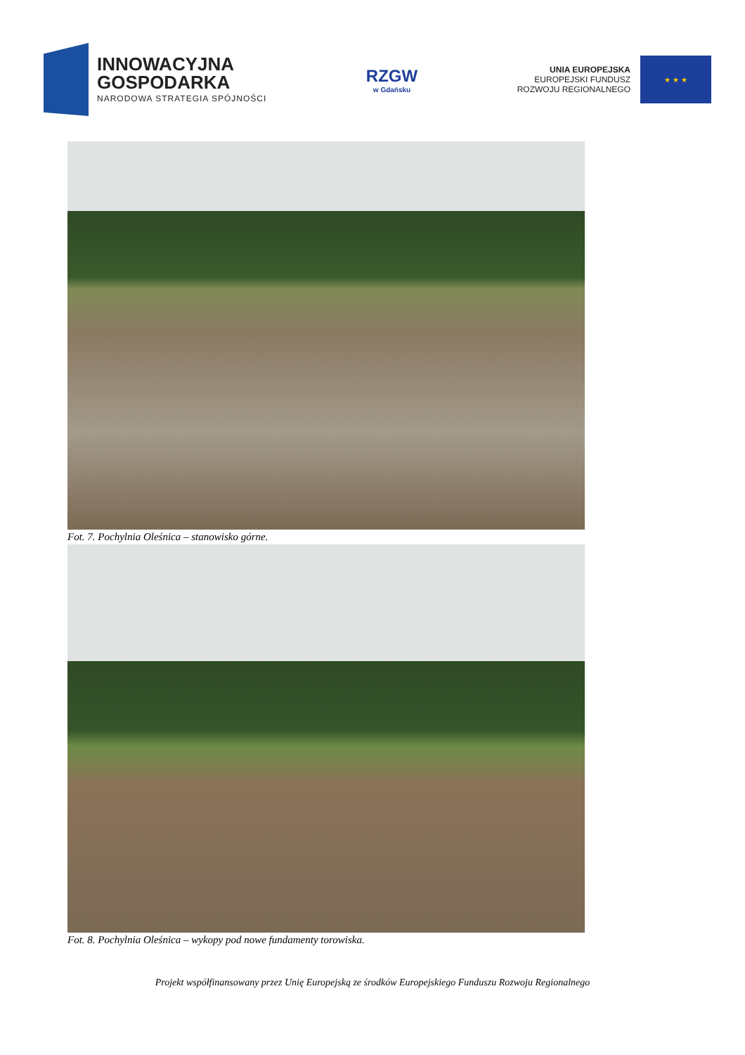INNOWACYJNA
GOSPODARKA
NARODOWA STRATEGIA SPÓJNOŚCI
RZGW
w Gdańsku
UNIA EUROPEJSKA
EUROPEJSKI FUNDUSZ
ROZWOJU REGIONALNEGO
★ ★ ★
Fot. 7. Pochylnia Oleśnica – stanowisko górne.
Fot. 8. Pochylnia Oleśnica – wykopy pod nowe fundamenty torowiska.
Projekt współfinansowany przez Unię Europejską ze środków Europejskiego Funduszu Rozwoju Regionalnego